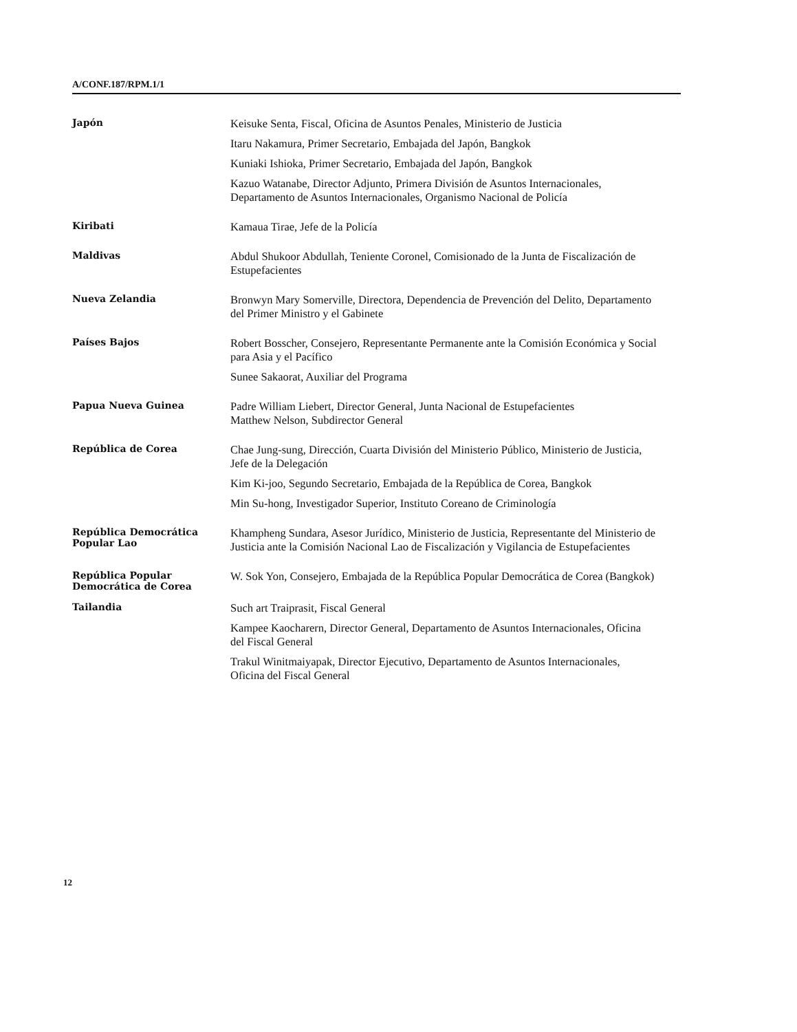A/CONF.187/RPM.1/1
Japón
Keisuke Senta, Fiscal, Oficina de Asuntos Penales, Ministerio de Justicia
Itaru Nakamura, Primer Secretario, Embajada del Japón, Bangkok
Kuniaki Ishioka, Primer Secretario, Embajada del Japón, Bangkok
Kazuo Watanabe, Director Adjunto, Primera División de Asuntos Internacionales, Departamento de Asuntos Internacionales, Organismo Nacional de Policía
Kiribati
Kamaua Tirae, Jefe de la Policía
Maldivas
Abdul Shukoor Abdullah, Teniente Coronel, Comisionado de la Junta de Fiscalización de Estupefacientes
Nueva Zelandia
Bronwyn Mary Somerville, Directora, Dependencia de Prevención del Delito, Departamento del Primer Ministro y el Gabinete
Países Bajos
Robert Bosscher, Consejero, Representante Permanente ante la Comisión Económica y Social para Asia y el Pacífico
Sunee Sakaorat, Auxiliar del Programa
Papua Nueva Guinea
Padre William Liebert, Director General, Junta Nacional de Estupefacientes
Matthew Nelson, Subdirector General
República de Corea
Chae Jung-sung, Dirección, Cuarta División del Ministerio Público, Ministerio de Justicia, Jefe de la Delegación
Kim Ki-joo, Segundo Secretario, Embajada de la República de Corea, Bangkok
Min Su-hong, Investigador Superior, Instituto Coreano de Criminología
República Democrática Popular Lao
Khampheng Sundara, Asesor Jurídico, Ministerio de Justicia, Representante del Ministerio de Justicia ante la Comisión Nacional Lao de Fiscalización y Vigilancia de Estupefacientes
República Popular Democrática de Corea
W. Sok Yon, Consejero, Embajada de la República Popular Democrática de Corea (Bangkok)
Tailandia
Such art Traiprasit, Fiscal General
Kampee Kaocharern, Director General, Departamento de Asuntos Internacionales, Oficina del Fiscal General
Trakul Winitmaiyapak, Director Ejecutivo, Departamento de Asuntos Internacionales, Oficina del Fiscal General
12